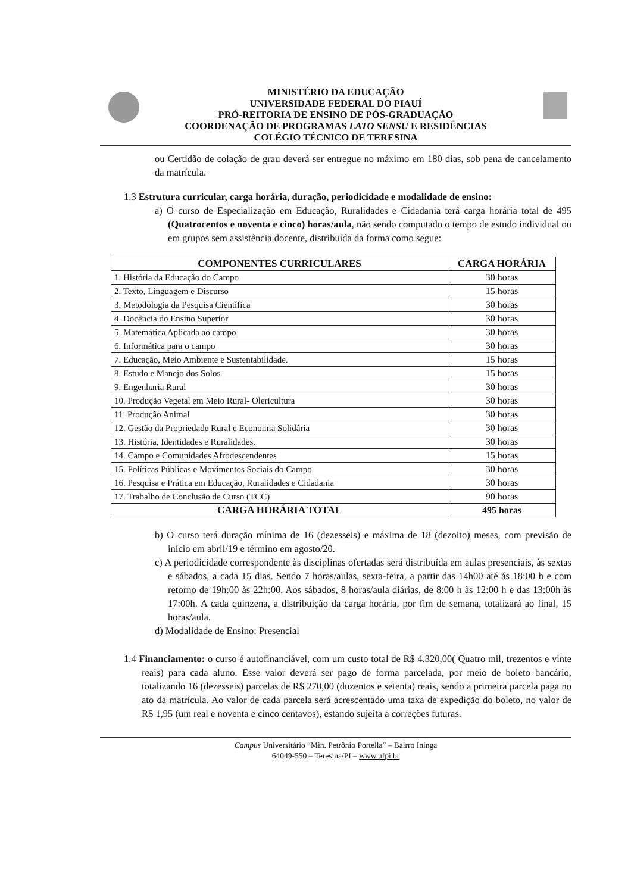MINISTÉRIO DA EDUCAÇÃO
UNIVERSIDADE FEDERAL DO PIAUÍ
PRÓ-REITORIA DE ENSINO DE PÓS-GRADUAÇÃO
COORDENAÇÃO DE PROGRAMAS LATO SENSU E RESIDÊNCIAS
COLÉGIO TÉCNICO DE TERESINA
ou Certidão de colação de grau deverá ser entregue no máximo em 180 dias, sob pena de cancelamento da matrícula.
1.3 Estrutura curricular, carga horária, duração, periodicidade e modalidade de ensino:
a) O curso de Especialização em Educação, Ruralidades e Cidadania terá carga horária total de 495 (Quatrocentos e noventa e cinco) horas/aula, não sendo computado o tempo de estudo individual ou em grupos sem assistência docente, distribuída da forma como segue:
| COMPONENTES CURRICULARES | CARGA HORÁRIA |
| --- | --- |
| 1. História da Educação do Campo | 30 horas |
| 2. Texto, Linguagem e Discurso | 15 horas |
| 3. Metodologia da Pesquisa Científica | 30 horas |
| 4. Docência do Ensino Superior | 30 horas |
| 5. Matemática Aplicada ao campo | 30 horas |
| 6. Informática para o campo | 30 horas |
| 7. Educação, Meio Ambiente e Sustentabilidade. | 15 horas |
| 8. Estudo e Manejo dos Solos | 15 horas |
| 9. Engenharia Rural | 30 horas |
| 10. Produção Vegetal em Meio Rural- Olericultura | 30 horas |
| 11. Produção Animal | 30 horas |
| 12. Gestão da Propriedade Rural e Economia Solidária | 30 horas |
| 13. História, Identidades e Ruralidades. | 30 horas |
| 14. Campo e Comunidades Afrodescendentes | 15 horas |
| 15. Políticas Públicas e Movimentos Sociais do Campo | 30 horas |
| 16. Pesquisa e Prática em Educação, Ruralidades e Cidadania | 30 horas |
| 17. Trabalho de Conclusão de Curso (TCC) | 90 horas |
| CARGA HORÁRIA TOTAL | 495 horas |
b) O curso terá duração mínima de 16 (dezesseis) e máxima de 18 (dezoito) meses, com previsão de início em abril/19 e término em agosto/20.
c) A periodicidade correspondente às disciplinas ofertadas será distribuída em aulas presenciais, às sextas e sábados, a cada 15 dias. Sendo 7 horas/aulas, sexta-feira, a partir das 14h00 até ás 18:00 h e com retorno de 19h:00 às 22h:00. Aos sábados, 8 horas/aula diárias, de 8:00 h às 12:00 h e das 13:00h às 17:00h. A cada quinzena, a distribuição da carga horária, por fim de semana, totalizará ao final, 15 horas/aula.
d) Modalidade de Ensino: Presencial
1.4 Financiamento: o curso é autofinanciável, com um custo total de R$ 4.320,00( Quatro mil, trezentos e vinte reais) para cada aluno. Esse valor deverá ser pago de forma parcelada, por meio de boleto bancário, totalizando 16 (dezesseis) parcelas de R$ 270,00 (duzentos e setenta) reais, sendo a primeira parcela paga no ato da matrícula. Ao valor de cada parcela será acrescentado uma taxa de expedição do boleto, no valor de R$ 1,95 (um real e noventa e cinco centavos), estando sujeita a correções futuras.
Campus Universitário “Min. Petrônio Portella” – Bairro Ininga
64049-550 – Teresina/PI – www.ufpi.br